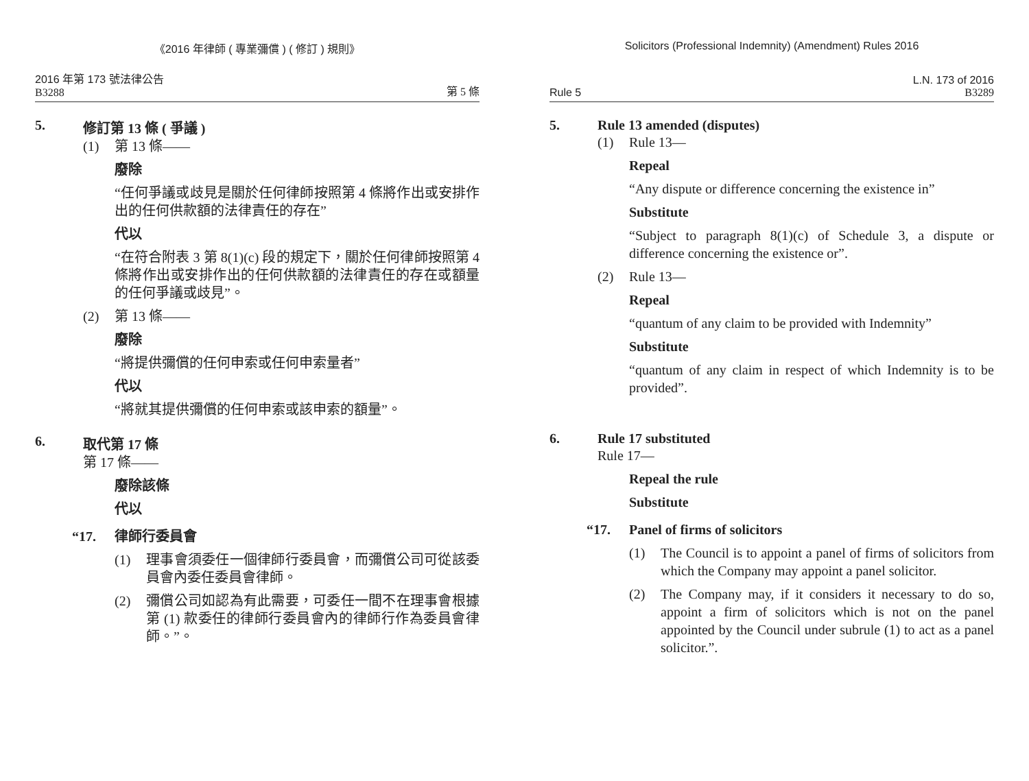《2016 年律師 ( 專業彌償 ) ( 修訂 ) 規則》
2016 年第 173 號法律公告
B3288
第 5 條
5. 修訂第 13 條 ( 爭議 )
(1) 第 13 條——
廢除
“任何爭議或歧見是關於任何律師按照第 4 條將作出或安排作出的任何供款額的法律責任的存在”
代以
“在符合附表 3 第 8(1)(c) 段的規定下，關於任何律師按照第 4 條將作出或安排作出的任何供款額的法律責任的存在或額量的任何爭議或歧見”。
(2) 第 13 條——
廢除
“將提供彌償的任何申索或任何申索量者”
代以
“將就其提供彌償的任何申索或該申索的額量”。
6. 取代第 17 條
第 17 條——
廢除該條
代以
“17. 律師行委員會
(1) 理事會須委任一個律師行委員會，而彌償公司可從該委員會內委任委員會律師。
(2) 彌償公司如認為有此需要，可委任一間不在理事會根據第 (1) 款委任的律師行委員會內的律師行作為委員會律師。”。
Solicitors (Professional Indemnity) (Amendment) Rules 2016
Rule 5
L.N. 173 of 2016
B3289
5. Rule 13 amended (disputes)
(1) Rule 13—
Repeal
“Any dispute or difference concerning the existence in”
Substitute
“Subject to paragraph 8(1)(c) of Schedule 3, a dispute or difference concerning the existence or”.
(2) Rule 13—
Repeal
“quantum of any claim to be provided with Indemnity”
Substitute
“quantum of any claim in respect of which Indemnity is to be provided”.
6. Rule 17 substituted
Rule 17—
Repeal the rule
Substitute
“17. Panel of firms of solicitors
(1) The Council is to appoint a panel of firms of solicitors from which the Company may appoint a panel solicitor.
(2) The Company may, if it considers it necessary to do so, appoint a firm of solicitors which is not on the panel appointed by the Council under subrule (1) to act as a panel solicitor.”.